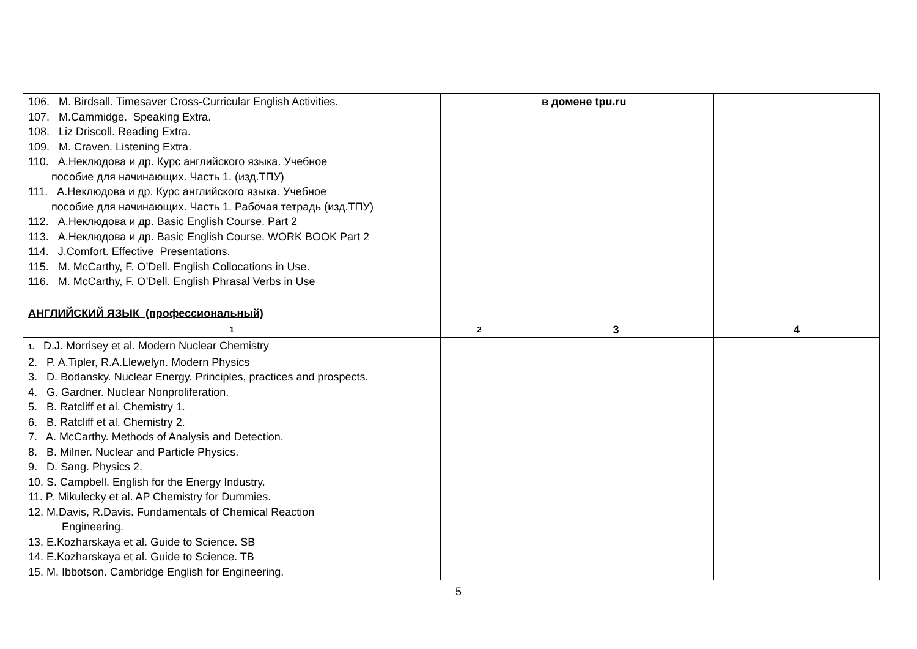| 106. M. Birdsall. Timesaver Cross-Curricular English Activities. 107. M.Cammidge. Speaking Extra. 108. Liz Driscoll. Reading Extra. 109. M. Craven. Listening Extra. 110. А.Неклюдова и др. Курс английского языка. Учебное пособие для начинающих. Часть 1. (изд.ТПУ) 111. А.Неклюдова и др. Курс английского языка. Учебное пособие для начинающих. Часть 1. Рабочая тетрадь (изд.ТПУ) 112. А.Неклюдова и др. Basic English Course. Part 2 113. А.Неклюдова и др. Basic English Course. WORK BOOK Part 2 114. J.Comfort. Effective Presentations. 115. M. McCarthy, F. O’Dell. English Collocations in Use. 116. M. McCarthy, F. O’Dell. English Phrasal Verbs in Use | | в домене tpu.ru | |
| АНГЛИЙСКИЙ ЯЗЫК (профессиональный) | | | |
| 1 | 2 | 3 | 4 |
| 1. D.J. Morrisey et al. Modern Nuclear Chemistry 2. P. A.Tipler, R.A.Llewelyn. Modern Physics 3. D. Bodansky. Nuclear Energy. Principles, practices and prospects. 4. G. Gardner. Nuclear Nonproliferation. 5. B. Ratcliff et al. Chemistry 1. 6. B. Ratcliff et al. Chemistry 2. 7. A. McCarthy. Methods of Analysis and Detection. 8. B. Milner. Nuclear and Particle Physics. 9. D. Sang. Physics 2. 10. S. Campbell. English for the Energy Industry. 11. P. Mikulecky et al. AP Chemistry for Dummies. 12. M.Davis, R.Davis. Fundamentals of Chemical Reaction Engineering. 13. E.Kozharskaya et al. Guide to Science. SB 14. E.Kozharskaya et al. Guide to Science. TB 15. M. Ibbotson. Cambridge English for Engineering. | | | |
5